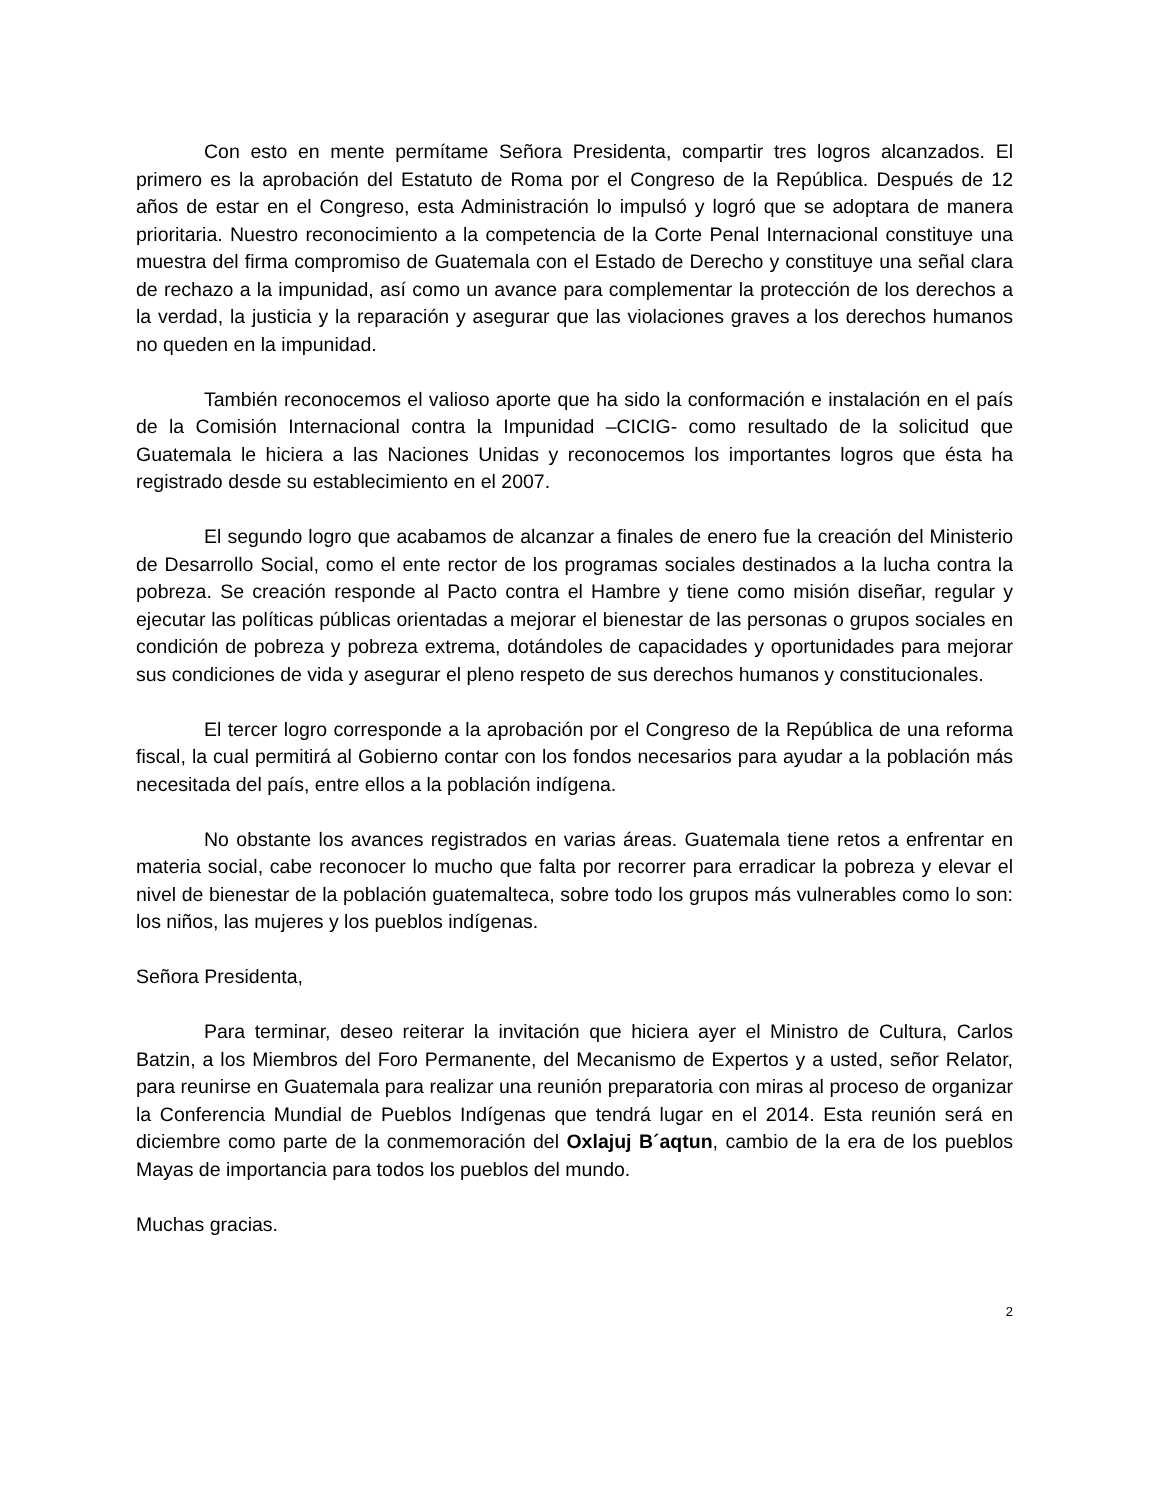Con esto en mente permítame Señora Presidenta, compartir tres logros alcanzados. El primero es la aprobación del Estatuto de Roma por el Congreso de la República. Después de 12 años de estar en el Congreso, esta Administración lo impulsó y logró que se adoptara de manera prioritaria. Nuestro reconocimiento a la competencia de la Corte Penal Internacional constituye una muestra del firma compromiso de Guatemala con el Estado de Derecho y constituye una señal clara de rechazo a la impunidad, así como un avance para complementar la protección de los derechos a la verdad, la justicia y la reparación y asegurar que las violaciones graves a los derechos humanos no queden en la impunidad.
También reconocemos el valioso aporte que ha sido la conformación e instalación en el país de la Comisión Internacional contra la Impunidad –CICIG- como resultado de la solicitud que Guatemala le hiciera a las Naciones Unidas y reconocemos los importantes logros que ésta ha registrado desde su establecimiento en el 2007.
El segundo logro que acabamos de alcanzar a finales de enero fue la creación del Ministerio de Desarrollo Social, como el ente rector de los programas sociales destinados a la lucha contra la pobreza. Se creación responde al Pacto contra el Hambre y tiene como misión diseñar, regular y ejecutar las políticas públicas orientadas a mejorar el bienestar de las personas o grupos sociales en condición de pobreza y pobreza extrema, dotándoles de capacidades y oportunidades para mejorar sus condiciones de vida y asegurar el pleno respeto de sus derechos humanos y constitucionales.
El tercer logro corresponde a la aprobación por el Congreso de la República de una reforma fiscal, la cual permitirá al Gobierno contar con los fondos necesarios para ayudar a la población más necesitada del país, entre ellos a la población indígena.
No obstante los avances registrados en varias áreas. Guatemala tiene retos a enfrentar en materia social, cabe reconocer lo mucho que falta por recorrer para erradicar la pobreza y elevar el nivel de bienestar de la población guatemalteca, sobre todo los grupos más vulnerables como lo son: los niños, las mujeres y los pueblos indígenas.
Señora Presidenta,
Para terminar, deseo reiterar la invitación que hiciera ayer el Ministro de Cultura, Carlos Batzin, a los Miembros del Foro Permanente, del Mecanismo de Expertos y a usted, señor Relator, para reunirse en Guatemala para realizar una reunión preparatoria con miras al proceso de organizar la Conferencia Mundial de Pueblos Indígenas que tendrá lugar en el 2014. Esta reunión será en diciembre como parte de la conmemoración del Oxlajuj B´aqtun, cambio de la era de los pueblos Mayas de importancia para todos los pueblos del mundo.
Muchas gracias.
2